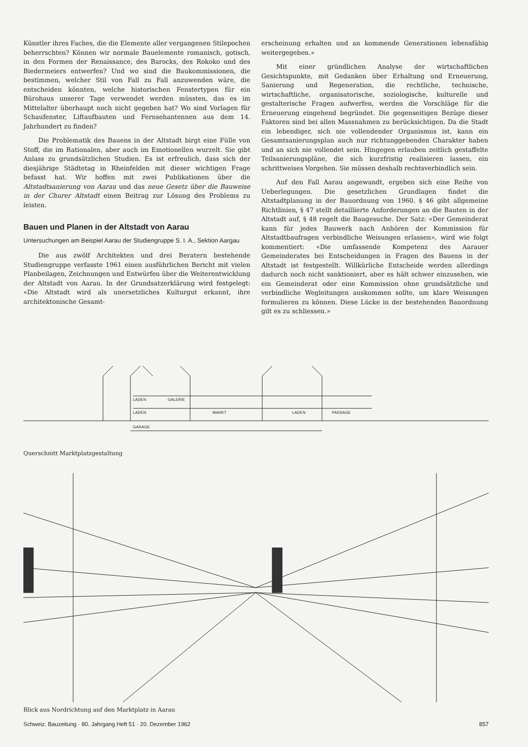Künstler ihres Faches, die die Elemente aller vergangenen Stilepochen beherrschten? Können wir normale Bauelemente romanisch, gotisch, in den Formen der Renaissance, des Barocks, des Rokoko und des Biedermeiers entwerfen? Und wo sind die Baukommissionen, die bestimmen, welcher Stil von Fall zu Fall anzuwenden wäre, die entscheiden könnten, welche historischen Fenstertypen für ein Bürohaus unserer Tage verwendet werden müssten, das es im Mittelalter überhaupt noch nicht gegeben hat? Wo sind Vorlagen für Schaufenster, Liftaufbauten und Fernsehantennen aus dem 14. Jahrhundert zu finden?
Die Problematik des Bauens in der Altstadt birgt eine Fülle von Stoff, die im Rationalen, aber auch im Emotionellen wurzelt. Sie gibt Anlass zu grundsätzlichen Studien. Es ist erfreulich, dass sich der diesjährige Städtetag in Rheinfelden mit dieser wichtigen Frage befasst hat. Wir hoffen mit zwei Publikationen über die Altstadtsanierung von Aarau und das neue Gesetz über die Bauweise in der Churer Altstadt einen Beitrag zur Lösung des Problems zu leisten.
Bauen und Planen in der Altstadt von Aarau
Untersuchungen am Beispiel Aarau der Studiengruppe S. I. A., Sektion Aargau
Die aus zwölf Architekten und drei Beratern bestehende Studiengruppe verfasste 1961 einen ausführlichen Bericht mit vielen Planbeilagen, Zeichnungen und Entwürfen über die Weiterentwicklung der Altstadt von Aarau. In der Grundsatzerklärung wird festgelegt: «Die Altstadt wird als unersetzliches Kulturgut erkannt, ihre architektonische Gesamt-
erscheinung erhalten und an kommende Generationen lebensfähig weitergegeben.»
Mit einer gründlichen Analyse der wirtschaftlichen Gesichtspunkte, mit Gedanken über Erhaltung und Erneuerung, Sanierung und Regeneration, die rechtliche, technische, wirtschaftliche, organisatorische, soziologische, kulturelle und gestalterische Fragen aufwerfen, werden die Vorschläge für die Erneuerung eingehend begründet. Die gegenseitigen Bezüge dieser Faktoren sind bei allen Massnahmen zu berücksichtigen. Da die Stadt ein lebendiger, sich nie vollendender Organismus ist, kann ein Gesamtsanierungsplan auch nur richtunggebenden Charakter haben und an sich nie vollendet sein. Hingegen erlauben zeitlich gestaffelte Teilsanierungspläne, die sich kurzfristig realisieren lassen, ein schrittweises Vorgehen. Sie müssen deshalb rechtsverbindlich sein.
Auf den Fall Aarau angewandt, ergeben sich eine Reihe von Ueberlegungen. Die gesetzlichen Grundlagen findet die Altstadtplanung in der Bauordnung von 1960. § 46 gibt allgemeine Richtlinien, § 47 stellt detaillierte Anforderungen an die Bauten in der Altstadt auf, § 48 regelt die Baugesuche. Der Satz: «Der Gemeinderat kann für jedes Bauwerk nach Anhören der Kommission für Altstadtbaufragen verbindliche Weisungen erlassen», wird wie folgt kommentiert: «Die umfassende Kompetenz des Aarauer Gemeinderates bei Entscheidungen in Fragen des Bauens in der Altstadt ist festgestellt. Willkürliche Entscheide werden allerdings dadurch noch nicht sanktioniert, aber es hält schwer einzusehen, wie ein Gemeinderat oder eine Kommission ohne grundsätzliche und verbindliche Wegleitungen auskommen sollte, um klare Weisungen formulieren zu können. Diese Lücke in der bestehenden Bauordnung gilt es zu schliessen.»
LADEN
GALERIE
LADEN
MARKT
LADEN
PASSAGE
GARAGE
Querschnitt Marktplatzgestaltung
Blick aus Nordrichtung auf den Marktplatz in Aarau
Schweiz. Bauzeitung · 80. Jahrgang Heft 51 · 20. Dezember 1962 857